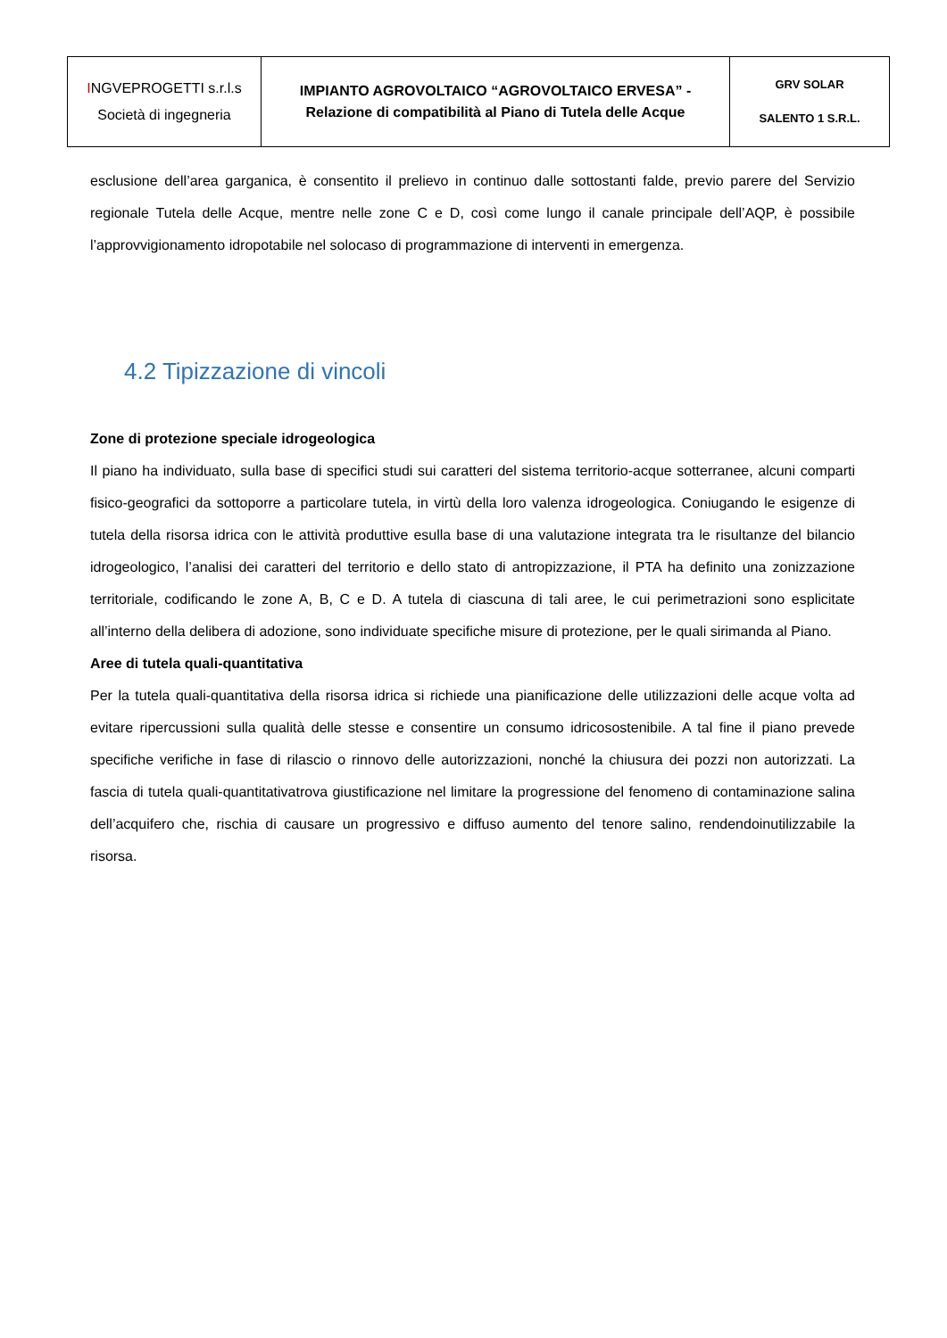| I NGVEPROGETTI s.r.l.s Società di ingegneria | IMPIANTO AGROVOLTAICO “AGROVOLTAICO ERVESA” - Relazione di compatibilità al Piano di Tutela delle Acque | GRV SOLAR SALENTO 1 S.R.L. |
esclusione dell’area garganica, è consentito il prelievo in continuo dalle sottostanti falde, previo parere del Servizio regionale Tutela delle Acque, mentre nelle zone C e D, così come lungo il canale principale dell’AQP, è possibile l’approvvigionamento idropotabile nel solocaso di programmazione di interventi in emergenza.
4.2 Tipizzazione di vincoli
Zone di protezione speciale idrogeologica
Il piano ha individuato, sulla base di specifici studi sui caratteri del sistema territorio-acque sotterranee, alcuni comparti fisico-geografici da sottoporre a particolare tutela, in virtù della loro valenza idrogeologica. Coniugando le esigenze di tutela della risorsa idrica con le attività produttive esulla base di una valutazione integrata tra le risultanze del bilancio idrogeologico, l’analisi dei caratteri del territorio e dello stato di antropizzazione, il PTA ha definito una zonizzazione territoriale, codificando le zone A, B, C e D. A tutela di ciascuna di tali aree, le cui perimetrazioni sono esplicitate all’interno della delibera di adozione, sono individuate specifiche misure di protezione, per le quali sirimanda al Piano.
Aree di tutela quali-quantitativa
Per la tutela quali-quantitativa della risorsa idrica si richiede una pianificazione delle utilizzazioni delle acque volta ad evitare ripercussioni sulla qualità delle stesse e consentire un consumo idricosostenibile. A tal fine il piano prevede specifiche verifiche in fase di rilascio o rinnovo delle autorizzazioni, nonché la chiusura dei pozzi non autorizzati. La fascia di tutela quali-quantitativatrova giustificazione nel limitare la progressione del fenomeno di contaminazione salina dell’acquifero che, rischia di causare un progressivo e diffuso aumento del tenore salino, rendendoinutilizzabile la risorsa.